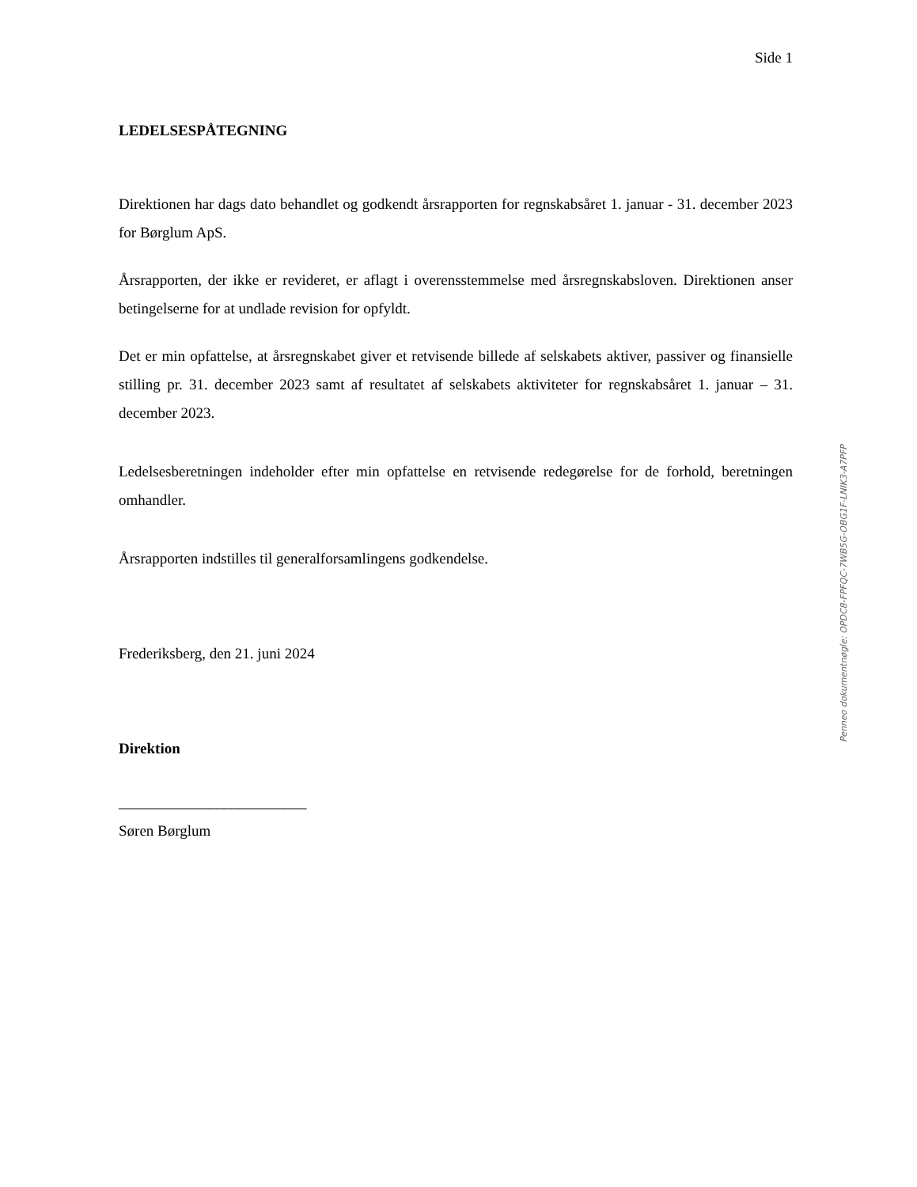Side 1
LEDELSESPÅTEGNING
Direktionen har dags dato behandlet og godkendt årsrapporten for regnskabsåret 1. januar - 31. december 2023 for Børglum ApS.
Årsrapporten, der ikke er revideret, er aflagt i overensstemmelse med årsregnskabsloven. Direktionen anser betingelserne for at undlade revision for opfyldt.
Det er min opfattelse, at årsregnskabet giver et retvisende billede af selskabets aktiver, passiver og finansielle stilling pr. 31. december 2023 samt af resultatet af selskabets aktiviteter for regnskabsåret 1. januar – 31. december 2023.
Ledelsesberetningen indeholder efter min opfattelse en retvisende redegørelse for de forhold, beretningen omhandler.
Årsrapporten indstilles til generalforsamlingens godkendelse.
Frederiksberg, den 21. juni 2024
Direktion
_________________________
Søren Børglum
Penneo dokumentnøgle: OPDC8-FPFQC-7WB5G-OBG1F-LNIK3-A7PFP